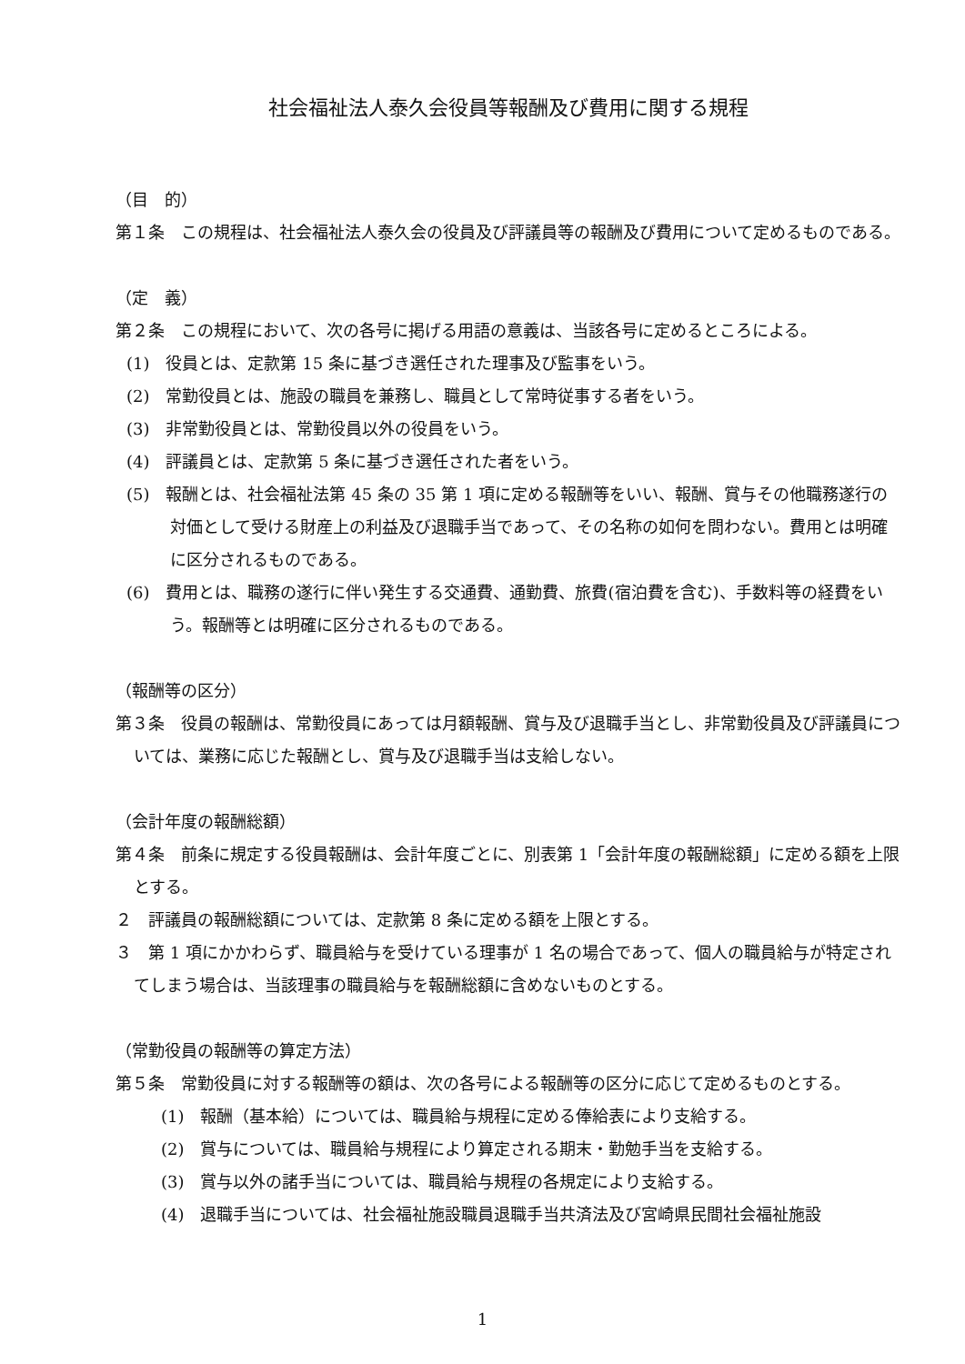社会福祉法人泰久会役員等報酬及び費用に関する規程
（目　的）
第１条　この規程は、社会福祉法人泰久会の役員及び評議員等の報酬及び費用について定めるものである。
（定　義）
第２条　この規程において、次の各号に掲げる用語の意義は、当該各号に定めるところによる。
(1)　役員とは、定款第 15 条に基づき選任された理事及び監事をいう。
(2)　常勤役員とは、施設の職員を兼務し、職員として常時従事する者をいう。
(3)　非常勤役員とは、常勤役員以外の役員をいう。
(4)　評議員とは、定款第 5 条に基づき選任された者をいう。
(5)　報酬とは、社会福祉法第 45 条の 35 第 1 項に定める報酬等をいい、報酬、賞与その他職務遂行の対価として受ける財産上の利益及び退職手当であって、その名称の如何を問わない。費用とは明確に区分されるものである。
(6)　費用とは、職務の遂行に伴い発生する交通費、通勤費、旅費(宿泊費を含む)、手数料等の経費をいう。報酬等とは明確に区分されるものである。
（報酬等の区分）
第３条　役員の報酬は、常勤役員にあっては月額報酬、賞与及び退職手当とし、非常勤役員及び評議員については、業務に応じた報酬とし、賞与及び退職手当は支給しない。
（会計年度の報酬総額）
第４条　前条に規定する役員報酬は、会計年度ごとに、別表第 1「会計年度の報酬総額」に定める額を上限とする。
２　評議員の報酬総額については、定款第 8 条に定める額を上限とする。
３　第 1 項にかかわらず、職員給与を受けている理事が 1 名の場合であって、個人の職員給与が特定されてしまう場合は、当該理事の職員給与を報酬総額に含めないものとする。
（常勤役員の報酬等の算定方法）
第５条　常勤役員に対する報酬等の額は、次の各号による報酬等の区分に応じて定めるものとする。
(1)　報酬（基本給）については、職員給与規程に定める俸給表により支給する。
(2)　賞与については、職員給与規程により算定される期末・勤勉手当を支給する。
(3)　賞与以外の諸手当については、職員給与規程の各規定により支給する。
(4)　退職手当については、社会福祉施設職員退職手当共済法及び宮崎県民間社会福祉施設
1